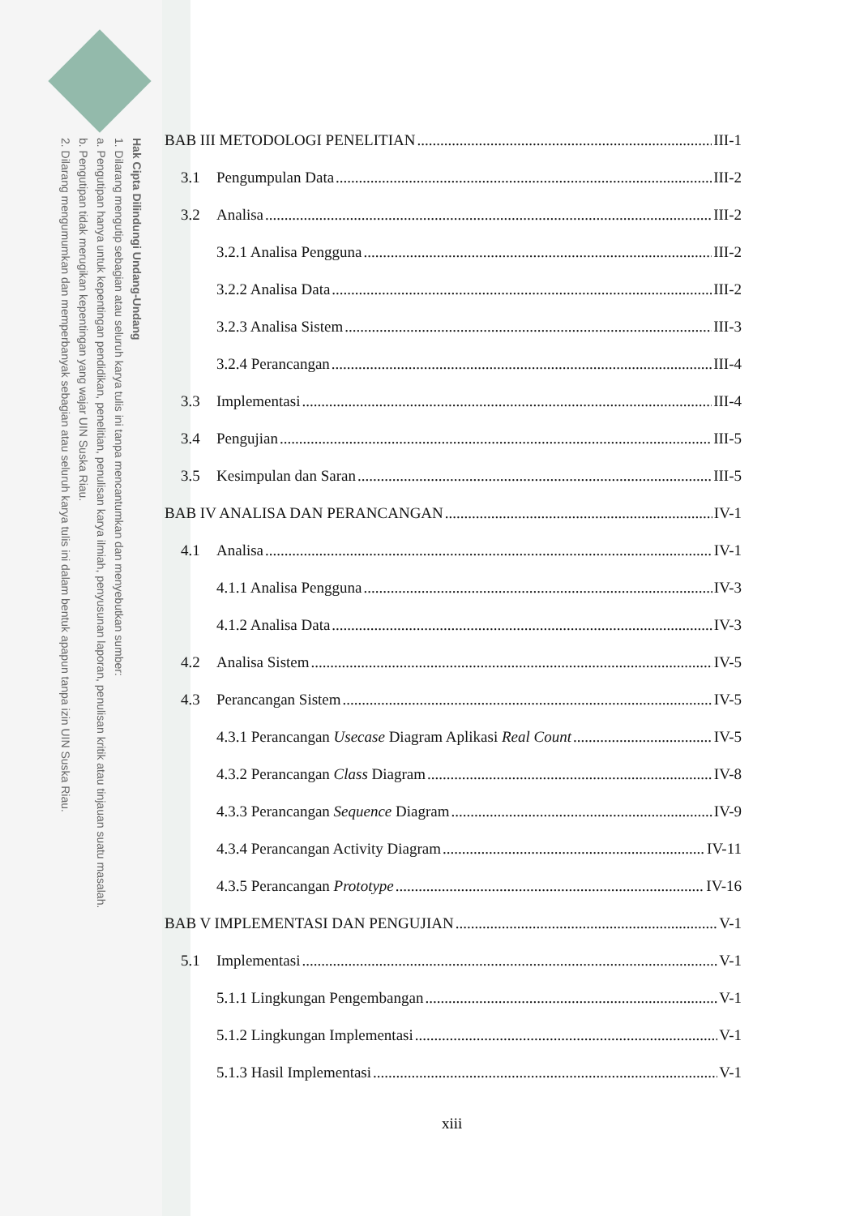Hak Cipta Dilindungi Undang-Undang
1. Dilarang mengutip sebagian atau seluruh karya tulis ini tanpa mencantumkan dan menyebutkan sumber:
a. Pengutipan hanya untuk kepentingan pendidikan, penelitian, penulisan karya ilmiah, penyusunan laporan, penulisan kritik atau tinjauan suatu masalah.
b. Pengutipan tidak merugikan kepentingan yang wajar UIN Suska Riau.
2. Dilarang mengumumkan dan memperbanyak sebagian atau seluruh karya tulis ini dalam bentuk apapun tanpa izin UIN Suska Riau.
BAB III METODOLOGI PENELITIAN III-1
3.1 Pengumpulan Data III-2
3.2 Analisa III-2
3.2.1 Analisa Pengguna III-2
3.2.2 Analisa Data III-2
3.2.3 Analisa Sistem III-3
3.2.4 Perancangan III-4
3.3 Implementasi III-4
3.4 Pengujian III-5
3.5 Kesimpulan dan Saran III-5
BAB IV ANALISA DAN PERANCANGAN IV-1
4.1 Analisa IV-1
4.1.1 Analisa Pengguna IV-3
4.1.2 Analisa Data IV-3
4.2 Analisa Sistem IV-5
4.3 Perancangan Sistem IV-5
4.3.1 Perancangan Usecase Diagram Aplikasi Real Count IV-5
4.3.2 Perancangan Class Diagram IV-8
4.3.3 Perancangan Sequence Diagram IV-9
4.3.4 Perancangan Activity Diagram IV-11
4.3.5 Perancangan Prototype IV-16
BAB V IMPLEMENTASI DAN PENGUJIAN V-1
5.1 Implementasi V-1
5.1.1 Lingkungan Pengembangan V-1
5.1.2 Lingkungan Implementasi V-1
5.1.3 Hasil Implementasi V-1
xiii